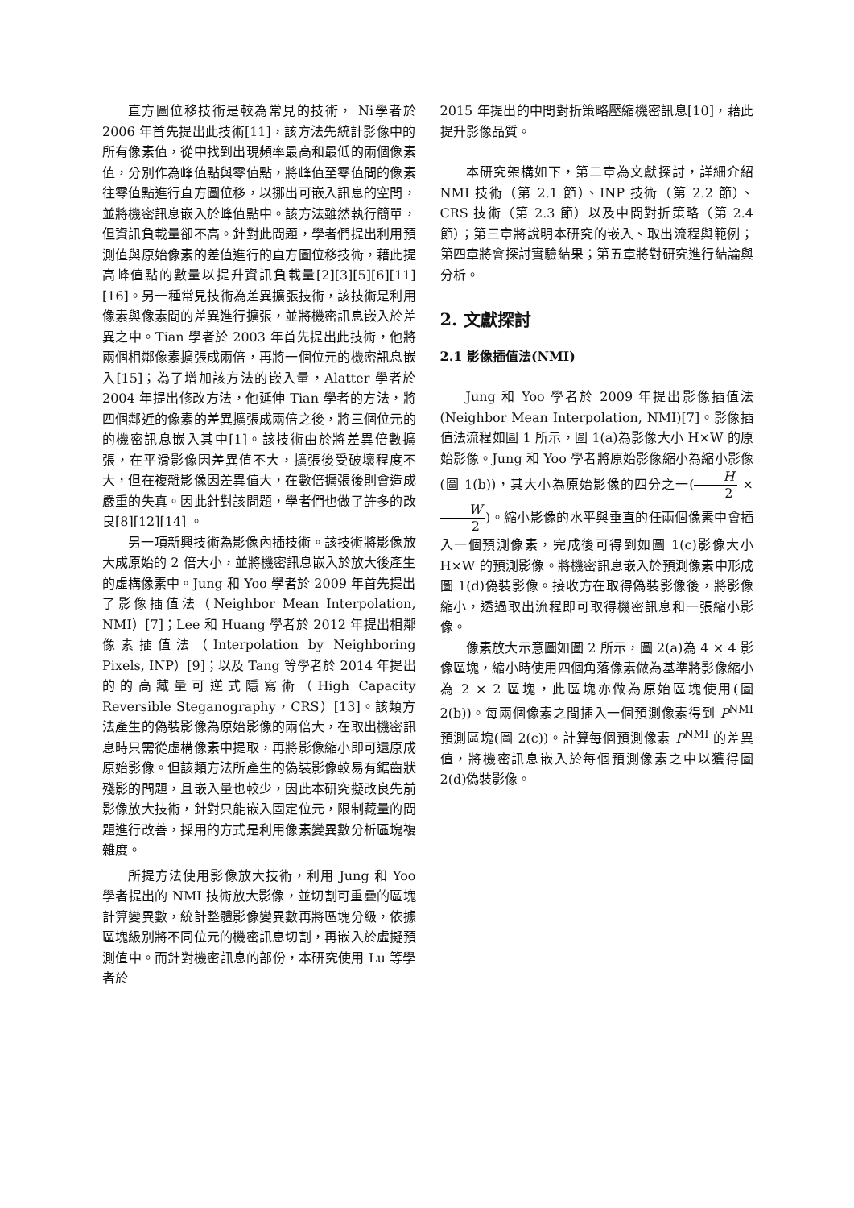直方圖位移技術是較為常見的技術， Ni學者於 2006 年首先提出此技術[11]，該方法先統計影像中的所有像素值，從中找到出現頻率最高和最低的兩個像素值，分別作為峰值點與零值點，將峰值至零值間的像素往零值點進行直方圖位移，以挪出可嵌入訊息的空間，並將機密訊息嵌入於峰值點中。該方法雖然執行簡單，但資訊負載量卻不高。針對此問題，學者們提出利用預測值與原始像素的差值進行的直方圖位移技術，藉此提高峰值點的數量以提升資訊負載量[2][3][5][6][11] [16]。另一種常見技術為差異擴張技術，該技術是利用像素與像素間的差異進行擴張，並將機密訊息嵌入於差異之中。Tian 學者於 2003 年首先提出此技術，他將兩個相鄰像素擴張成兩倍，再將一個位元的機密訊息嵌入[15]；為了增加該方法的嵌入量，Alatter 學者於 2004 年提出修改方法，他延伸 Tian 學者的方法，將四個鄰近的像素的差異擴張成兩倍之後，將三個位元的的機密訊息嵌入其中[1]。該技術由於將差異倍數擴張，在平滑影像因差異值不大，擴張後受破壞程度不大，但在複雜影像因差異值大，在數倍擴張後則會造成嚴重的失真。因此針對該問題，學者們也做了許多的改良[8][12][14] 。
另一項新興技術為影像內插技術。該技術將影像放大成原始的 2 倍大小，並將機密訊息嵌入於放大後產生的虛構像素中。Jung 和 Yoo 學者於 2009 年首先提出了影像插值法（Neighbor Mean Interpolation, NMI）[7]；Lee 和 Huang 學者於 2012 年提出相鄰像素插值法（Interpolation by Neighboring Pixels, INP）[9]；以及 Tang 等學者於 2014 年提出的的高藏量可逆式隱寫術（High Capacity Reversible Steganography，CRS）[13]。該類方法產生的偽裝影像為原始影像的兩倍大，在取出機密訊息時只需從虛構像素中提取，再將影像縮小即可還原成原始影像。但該類方法所產生的偽裝影像較易有鋸齒狀殘影的問題，且嵌入量也較少，因此本研究擬改良先前影像放大技術，針對只能嵌入固定位元，限制藏量的問題進行改善，採用的方式是利用像素變異數分析區塊複雜度。
所提方法使用影像放大技術，利用 Jung 和 Yoo 學者提出的 NMI 技術放大影像，並切割可重疊的區塊計算變異數，統計整體影像變異數再將區塊分級，依據區塊級別將不同位元的機密訊息切割，再嵌入於虛擬預測值中。而針對機密訊息的部份，本研究使用 Lu 等學者於
2015 年提出的中間對折策略壓縮機密訊息[10]，藉此提升影像品質。
本研究架構如下，第二章為文獻探討，詳細介紹 NMI 技術（第 2.1 節）、INP 技術（第 2.2 節）、CRS 技術（第 2.3 節）以及中間對折策略（第 2.4 節）；第三章將說明本研究的嵌入、取出流程與範例；第四章將會探討實驗結果；第五章將對研究進行結論與分析。
2. 文獻探討
2.1 影像插值法(NMI)
Jung 和 Yoo 學者於 2009 年提出影像插值法(Neighbor Mean Interpolation, NMI)[7]。影像插值法流程如圖 1 所示，圖 1(a)為影像大小 H×W 的原始影像。Jung 和 Yoo 學者將原始影像縮小為縮小影像(圖 1(b))，其大小為原始影像的四分之一(H 2 × W 2)。縮小影像的水平與垂直的任兩個像素中會插入一個預測像素，完成後可得到如圖 1(c)影像大小 H×W 的預測影像。將機密訊息嵌入於預測像素中形成圖 1(d)偽裝影像。接收方在取得偽裝影像後，將影像縮小，透過取出流程即可取得機密訊息和一張縮小影像。
像素放大示意圖如圖 2 所示，圖 2(a)為 4 × 4 影像區塊，縮小時使用四個角落像素做為基準將影像縮小為 2 × 2 區塊，此區塊亦做為原始區塊使用(圖 2(b))。每兩個像素之間插入一個預測像素得到 P<sup>NMI</sup> 預測區塊(圖 2(c))。計算每個預測像素 P<sup>NMI</sup> 的差異值，將機密訊息嵌入於每個預測像素之中以獲得圖 2(d)偽裝影像。